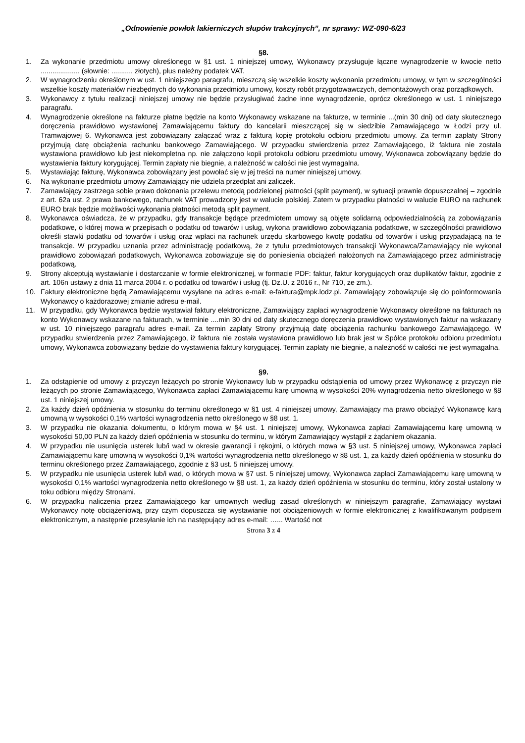„Odnowienie powłok lakierniczych słupów trakcyjnych”, nr sprawy: WZ-090-6/23
§8.
1. Za wykonanie przedmiotu umowy określonego w §1 ust. 1 niniejszej umowy, Wykonawcy przysługuje łączne wynagrodzenie w kwocie netto .................... (słownie: ........... złotych), plus należny podatek VAT.
2. W wynagrodzeniu określonym w ust. 1 niniejszego paragrafu, mieszczą się wszelkie koszty wykonania przedmiotu umowy, w tym w szczególności wszelkie koszty materiałów niezbędnych do wykonania przedmiotu umowy, koszty robót przygotowawczych, demontażowych oraz porządkowych.
3. Wykonawcy z tytułu realizacji niniejszej umowy nie będzie przysługiwać żadne inne wynagrodzenie, oprócz określonego w ust. 1 niniejszego paragrafu.
4. Wynagrodzenie określone na fakturze płatne będzie na konto Wykonawcy wskazane na fakturze, w terminie ...(min 30 dni) od daty skutecznego doręczenia prawidłowo wystawionej Zamawiającemu faktury do kancelarii mieszczącej się w siedzibie Zamawiającego w Łodzi przy ul. Tramwajowej 6. Wykonawca jest zobowiązany załączać wraz z fakturą kopię protokołu odbioru przedmiotu umowy. Za termin zapłaty Strony przyjmują datę obciążenia rachunku bankowego Zamawiającego. W przypadku stwierdzenia przez Zamawiającego, iż faktura nie została wystawiona prawidłowo lub jest niekompletna np. nie załączono kopii protokołu odbioru przedmiotu umowy, Wykonawca zobowiązany będzie do wystawienia faktury korygującej. Termin zapłaty nie biegnie, a należność w całości nie jest wymagalna.
5. Wystawiając fakturę, Wykonawca zobowiązany jest powołać się w jej treści na numer niniejszej umowy.
6. Na wykonanie przedmiotu umowy Zamawiający nie udziela przedpłat ani zaliczek.
7. Zamawiający zastrzega sobie prawo dokonania przelewu metodą podzielonej płatności (split payment), w sytuacji prawnie dopuszczalnej – zgodnie z art. 62a ust. 2 prawa bankowego, rachunek VAT prowadzony jest w walucie polskiej. Zatem w przypadku płatności w walucie EURO na rachunek EURO brak będzie możliwości wykonania płatności metodą split payment.
8. Wykonawca oświadcza, że w przypadku, gdy transakcje będące przedmiotem umowy są objęte solidarną odpowiedzialnością za zobowiązania podatkowe, o której mowa w przepisach o podatku od towarów i usług, wykona prawidłowo zobowiązania podatkowe, w szczególności prawidłowo określi stawki podatku od towarów i usług oraz wpłaci na rachunek urzędu skarbowego kwotę podatku od towarów i usług przypadającą na te transakcje. W przypadku uznania przez administrację podatkową, że z tytułu przedmiotowych transakcji Wykonawca/Zamawiający nie wykonał prawidłowo zobowiązań podatkowych, Wykonawca zobowiązuje się do poniesienia obciążeń nałożonych na Zamawiającego przez administrację podatkową.
9. Strony akceptują wystawianie i dostarczanie w formie elektronicznej, w formacie PDF: faktur, faktur korygujących oraz duplikatów faktur, zgodnie z art. 106n ustawy z dnia 11 marca 2004 r. o podatku od towarów i usług (tj. Dz.U. z 2016 r., Nr 710, ze zm.).
10. Faktury elektroniczne będą Zamawiającemu wysyłane na adres e-mail: e-faktura@mpk.lodz.pl. Zamawiający zobowiązuje się do poinformowania Wykonawcy o każdorazowej zmianie adresu e-mail.
11. W przypadku, gdy Wykonawca będzie wystawiał faktury elektroniczne, Zamawiający zapłaci wynagrodzenie Wykonawcy określone na fakturach na konto Wykonawcy wskazane na fakturach, w terminie ....min 30 dni od daty skutecznego doręczenia prawidłowo wystawionych faktur na wskazany w ust. 10 niniejszego paragrafu adres e-mail. Za termin zapłaty Strony przyjmują datę obciążenia rachunku bankowego Zamawiającego. W przypadku stwierdzenia przez Zamawiającego, iż faktura nie została wystawiona prawidłowo lub brak jest w Spółce protokołu odbioru przedmiotu umowy, Wykonawca zobowiązany będzie do wystawienia faktury korygującej. Termin zapłaty nie biegnie, a należność w całości nie jest wymagalna.
§9.
1. Za odstąpienie od umowy z przyczyn leżących po stronie Wykonawcy lub w przypadku odstąpienia od umowy przez Wykonawcę z przyczyn nie leżących po stronie Zamawiającego, Wykonawca zapłaci Zamawiającemu karę umowną w wysokości 20% wynagrodzenia netto określonego w §8 ust. 1 niniejszej umowy.
2. Za każdy dzień opóźnienia w stosunku do terminu określonego w §1 ust. 4 niniejszej umowy, Zamawiający ma prawo obciążyć Wykonawcę karą umowną w wysokości 0,1% wartości wynagrodzenia netto określonego w §8 ust. 1.
3. W przypadku nie okazania dokumentu, o którym mowa w §4 ust. 1 niniejszej umowy, Wykonawca zapłaci Zamawiającemu karę umowną w wysokości 50,00 PLN za każdy dzień opóźnienia w stosunku do terminu, w którym Zamawiający wystąpił z żądaniem okazania.
4. W przypadku nie usunięcia usterek lub/i wad w okresie gwarancji i rękojmi, o których mowa w §3 ust. 5 niniejszej umowy, Wykonawca zapłaci Zamawiającemu karę umowną w wysokości 0,1% wartości wynagrodzenia netto określonego w §8 ust. 1, za każdy dzień opóźnienia w stosunku do terminu określonego przez Zamawiającego, zgodnie z §3 ust. 5 niniejszej umowy.
5. W przypadku nie usunięcia usterek lub/i wad, o których mowa w §7 ust. 5 niniejszej umowy, Wykonawca zapłaci Zamawiającemu karę umowną w wysokości 0,1% wartości wynagrodzenia netto określonego w §8 ust. 1, za każdy dzień opóźnienia w stosunku do terminu, który został ustalony w toku odbioru między Stronami.
6. W przypadku naliczenia przez Zamawiającego kar umownych według zasad określonych w niniejszym paragrafie, Zamawiający wystawi Wykonawcy notę obciążeniową, przy czym dopuszcza się wystawianie not obciążeniowych w formie elektronicznej z kwalifikowanym podpisem elektronicznym, a następnie przesyłanie ich na następujący adres e-mail: …... Wartość not
Strona 3 z 4